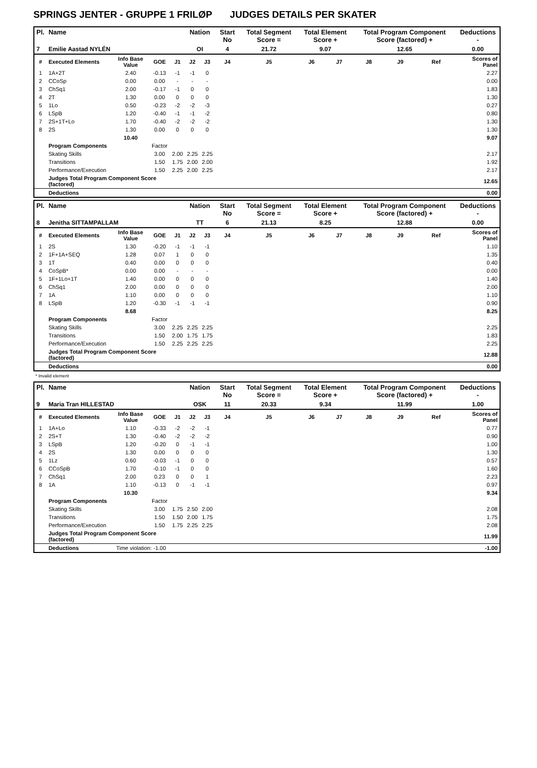SPRINGS JENTER - GRUPPE 1 FRILØP JUDGES DETAILS PER SKATER
| Pl. | Name | | | | Nation | | Start No | Total Segment Score = | Total Element Score + | | Total Program Component Score (factored) + | | | Deductions - |
| --- | --- | --- | --- | --- | --- | --- | --- | --- | --- | --- | --- | --- | --- | --- |
| 7 | Emilie Aastad NYLÉN | | | | OI | | 4 | 21.72 | 9.07 | | 12.65 | | | 0.00 |
| # | Executed Elements | Info Base Value | GOE | J1 | J2 | J3 | J4 | J5 | J6 | J7 | J8 | J9 | Ref | Scores of Panel |
| 1 | 1A+2T | 2.40 | -0.13 | -1 | -1 | 0 | | | | | | | | 2.27 |
| 2 | CCoSp | 0.00 | 0.00 | - | - | - | | | | | | | | 0.00 |
| 3 | ChSq1 | 2.00 | -0.17 | -1 | 0 | 0 | | | | | | | | 1.83 |
| 4 | 2T | 1.30 | 0.00 | 0 | 0 | 0 | | | | | | | | 1.30 |
| 5 | 1Lo | 0.50 | -0.23 | -2 | -2 | -3 | | | | | | | | 0.27 |
| 6 | LSpB | 1.20 | -0.40 | -1 | -1 | -2 | | | | | | | | 0.80 |
| 7 | 2S+1T+Lo | 1.70 | -0.40 | -2 | -2 | -2 | | | | | | | | 1.30 |
| 8 | 2S | 1.30 | 0.00 | 0 | 0 | 0 | | | | | | | | 1.30 |
| | | 10.40 | | | | | | | | | | | | 9.07 |
| | Program Components | | Factor | | | | | | | | | | | |
| | Skating Skills | | 3.00 | 2.00 | 2.25 | 2.25 | | | | | | | | 2.17 |
| | Transitions | | 1.50 | 1.75 | 2.00 | 2.00 | | | | | | | | 1.92 |
| | Performance/Execution | | 1.50 | 2.25 | 2.00 | 2.25 | | | | | | | | 2.17 |
| | Judges Total Program Component Score (factored) | | | | | | | | | | | | | 12.65 |
| | Deductions | | | | | | | | | | | | | 0.00 |
| Pl. | Name | | | | Nation | | Start No | Total Segment Score = | Total Element Score + | | Total Program Component Score (factored) + | | | Deductions - |
| --- | --- | --- | --- | --- | --- | --- | --- | --- | --- | --- | --- | --- | --- | --- |
| 8 | Jenitha SITTAMPALLAM | | | | TT | | 6 | 21.13 | 8.25 | | 12.88 | | | 0.00 |
| # | Executed Elements | Info Base Value | GOE | J1 | J2 | J3 | J4 | J5 | J6 | J7 | J8 | J9 | Ref | Scores of Panel |
| 1 | 2S | 1.30 | -0.20 | -1 | -1 | -1 | | | | | | | | 1.10 |
| 2 | 1F+1A+SEQ | 1.28 | 0.07 | 1 | 0 | 0 | | | | | | | | 1.35 |
| 3 | 1T | 0.40 | 0.00 | 0 | 0 | 0 | | | | | | | | 0.40 |
| 4 | CoSpB* | 0.00 | 0.00 | - | - | - | | | | | | | | 0.00 |
| 5 | 1F+1Lo+1T | 1.40 | 0.00 | 0 | 0 | 0 | | | | | | | | 1.40 |
| 6 | ChSq1 | 2.00 | 0.00 | 0 | 0 | 0 | | | | | | | | 2.00 |
| 7 | 1A | 1.10 | 0.00 | 0 | 0 | 0 | | | | | | | | 1.10 |
| 8 | LSpB | 1.20 | -0.30 | -1 | -1 | -1 | | | | | | | | 0.90 |
| | | 8.68 | | | | | | | | | | | | 8.25 |
| | Program Components | | Factor | | | | | | | | | | | |
| | Skating Skills | | 3.00 | 2.25 | 2.25 | 2.25 | | | | | | | | 2.25 |
| | Transitions | | 1.50 | 2.00 | 1.75 | 1.75 | | | | | | | | 1.83 |
| | Performance/Execution | | 1.50 | 2.25 | 2.25 | 2.25 | | | | | | | | 2.25 |
| | Judges Total Program Component Score (factored) | | | | | | | | | | | | | 12.88 |
| | Deductions | | | | | | | | | | | | | 0.00 |
* Invalid element
| Pl. | Name | | | | Nation | | Start No | Total Segment Score = | Total Element Score + | | Total Program Component Score (factored) + | | | Deductions - |
| --- | --- | --- | --- | --- | --- | --- | --- | --- | --- | --- | --- | --- | --- | --- |
| 9 | Maria Tran HILLESTAD | | | | OSK | | 11 | 20.33 | 9.34 | | 11.99 | | | 1.00 |
| # | Executed Elements | Info Base Value | GOE | J1 | J2 | J3 | J4 | J5 | J6 | J7 | J8 | J9 | Ref | Scores of Panel |
| 1 | 1A+Lo | 1.10 | -0.33 | -2 | -2 | -1 | | | | | | | | 0.77 |
| 2 | 2S+T | 1.30 | -0.40 | -2 | -2 | -2 | | | | | | | | 0.90 |
| 3 | LSpB | 1.20 | -0.20 | 0 | -1 | -1 | | | | | | | | 1.00 |
| 4 | 2S | 1.30 | 0.00 | 0 | 0 | 0 | | | | | | | | 1.30 |
| 5 | 1Lz | 0.60 | -0.03 | -1 | 0 | 0 | | | | | | | | 0.57 |
| 6 | CCoSpB | 1.70 | -0.10 | -1 | 0 | 0 | | | | | | | | 1.60 |
| 7 | ChSq1 | 2.00 | 0.23 | 0 | 0 | 1 | | | | | | | | 2.23 |
| 8 | 1A | 1.10 | -0.13 | 0 | -1 | -1 | | | | | | | | 0.97 |
| | | 10.30 | | | | | | | | | | | | 9.34 |
| | Program Components | | Factor | | | | | | | | | | | |
| | Skating Skills | | 3.00 | 1.75 | 2.50 | 2.00 | | | | | | | | 2.08 |
| | Transitions | | 1.50 | 1.50 | 2.00 | 1.75 | | | | | | | | 1.75 |
| | Performance/Execution | | 1.50 | 1.75 | 2.25 | 2.25 | | | | | | | | 2.08 |
| | Judges Total Program Component Score (factored) | | | | | | | | | | | | | 11.99 |
| | Deductions | Time violation: -1.00 | | | | | | | | | | | | -1.00 |